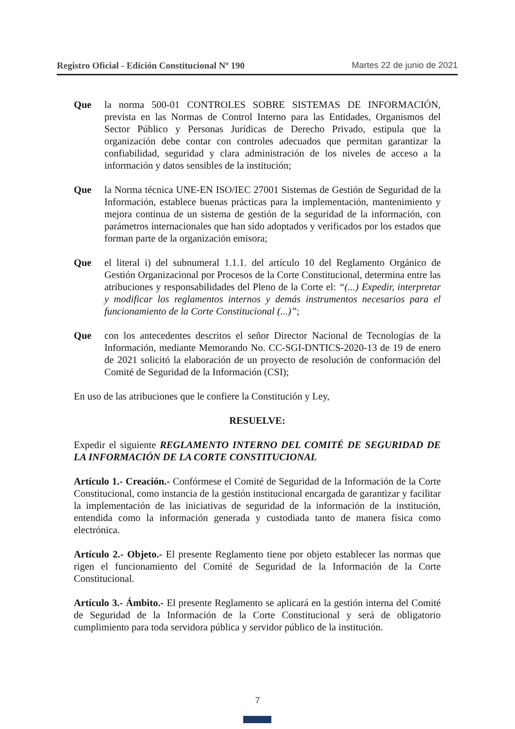Registro Oficial - Edición Constitucional Nº 190 Martes 22 de junio de 2021
Que la norma 500-01 CONTROLES SOBRE SISTEMAS DE INFORMACIÓN, prevista en las Normas de Control Interno para las Entidades, Organismos del Sector Público y Personas Jurídicas de Derecho Privado, estipula que la organización debe contar con controles adecuados que permitan garantizar la confiabilidad, seguridad y clara administración de los niveles de acceso a la información y datos sensibles de la institución;
Que la Norma técnica UNE-EN ISO/IEC 27001 Sistemas de Gestión de Seguridad de la Información, establece buenas prácticas para la implementación, mantenimiento y mejora continua de un sistema de gestión de la seguridad de la información, con parámetros internacionales que han sido adoptados y verificados por los estados que forman parte de la organización emisora;
Que el literal i) del subnumeral 1.1.1. del artículo 10 del Reglamento Orgánico de Gestión Organizacional por Procesos de la Corte Constitucional, determina entre las atribuciones y responsabilidades del Pleno de la Corte el: “(...) Expedir, interpretar y modificar los reglamentos internos y demás instrumentos necesarios para el funcionamiento de la Corte Constitucional (...)”;
Que con los antecedentes descritos el señor Director Nacional de Tecnologías de la Información, mediante Memorando No. CC-SGI-DNTICS-2020-13 de 19 de enero de 2021 solicitó la elaboración de un proyecto de resolución de conformación del Comité de Seguridad de la Información (CSI);
En uso de las atribuciones que le confiere la Constitución y Ley,
RESUELVE:
Expedir el siguiente REGLAMENTO INTERNO DEL COMITÉ DE SEGURIDAD DE LA INFORMACIÓN DE LA CORTE CONSTITUCIONAL
Artículo 1.- Creación.- Confórmese el Comité de Seguridad de la Información de la Corte Constitucional, como instancia de la gestión institucional encargada de garantizar y facilitar la implementación de las iniciativas de seguridad de la información de la institución, entendida como la información generada y custodiada tanto de manera física como electrónica.
Artículo 2.- Objeto.- El presente Reglamento tiene por objeto establecer las normas que rigen el funcionamiento del Comité de Seguridad de la Información de la Corte Constitucional.
Artículo 3.- Ámbito.- El presente Reglamento se aplicará en la gestión interna del Comité de Seguridad de la Información de la Corte Constitucional y será de obligatorio cumplimiento para toda servidora pública y servidor público de la institución.
7